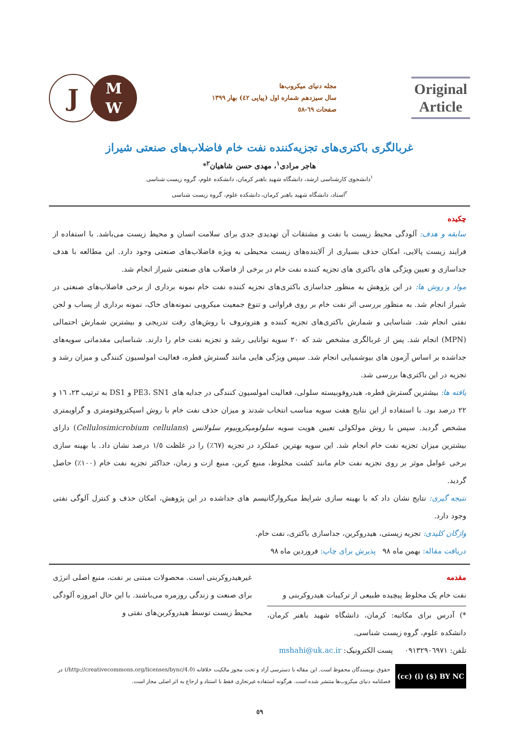Original Article
مجله دنیای میکروب‌ها
سال سیزدهم شماره اول (پیاپی ٤٢) بهار ١٣٩٩
صفحات ٦٩-٥٨
J
M
W
غربالگری باکتری‌های تجزیه‌کننده نفت خام فاضلاب‌های صنعتی شیراز
هاجر مرادی<sup>١</sup>، مهدی حسن شاهیان<sup>٢</sup>*
<sup>١</sup> دانشجوی کارشناسی ارشد، دانشگاه شهید باهنر کرمان، دانشکده علوم، گروه زیست شناسی
<sup>٢</sup> استاد، دانشگاه شهید باهنر کرمان، دانشکده علوم، گروه زیست شناسی
چکیده
سابقه و هدف: آلودگی محیط زیست با نفت و مشتقات آن تهدیدی جدی برای سلامت انسان و محیط زیست می‌باشد. با استفاده از فرایند زیست پالایی، امکان حذف بسیاری از آلاینده‌های زیست محیطی به ویژه فاضلاب‌های صنعتی وجود دارد. این مطالعه با هدف جداسازی و تعیین ویژگی های باکتری های تجزیه کننده نفت خام در برخی از فاضلاب های صنعتی شیراز انجام شد.
مواد و روش ها: در این پژوهش به منظور جداسازی باکتری‌های تجزیه کننده نفت خام نمونه برداری از برخی فاضلاب‌های صنعتی در شیراز انجام شد. به منظور بررسی اثر نفت خام بر روی فراوانی و تنوع جمعیت میکروبی نمونه‌های خاک، نمونه برداری از پساب و لجن نفتی انجام شد. شناسایی و شمارش باکتری‌های تجزیه کننده و هتروتروف با روش‌های رقت تدریجی و بیشترین شمارش احتمالی (MPN) انجام شد. پس از غربالگری مشخص شد که ٢٠ سویه توانایی رشد و تجزیه نفت خام را دارند. شناسایی مقدماتی سویه‌های جداشده بر اساس آزمون های بیوشمیایی انجام شد. سپس ویژگی هایی مانند گسترش قطره، فعالیت امولسیون کنندگی و میزان رشد و تجزیه در این باکتری‌ها بررسی شد.
یافته ها: بیشترین گسترش قطره، هیدروفوبیسته سلولی، فعالیت امولسیون کنندگی در جدایه های PE3، SN1 و DS1 به ترتیب ٢٣، ١٦ و ٢٢ درصد بود. با استفاده از این نتایج هفت سویه مناسب انتخاب شدند و میزان حذف نفت خام با روش اسپکتروفتومتری و گراویمتری مشخص گردید. سپس با روش مولکولی تعیین هویت سویه سلولومیکروبیوم سلولانس (Cellulosimicrobium cellulans) دارای بیشترین میزان تجزیه نفت خام انجام شد. این سویه بهترین عملکرد در تجزیه (٦٧٪) را در غلظت ١/٥ درصد نشان داد. با بهینه سازی برخی عوامل موثر بر روی تجزیه نفت خام مانند کشت مخلوط، منبع کربن، منبع ازت و زمان، حداکثر تجزیه نفت خام (١٠٠٪) حاصل گردید.
نتیجه گیری: نتایج نشان داد که با بهینه سازی شرایط میکروارگانیسم های جداشده در این پژوهش، امکان حذف و کنترل آلوگی نفتی وجود دارد.
واژگان کلیدی: تجزیه زیستی، هیدروکربن، جداسازی باکتری، نفت خام.
دریافت مقاله: بهمن ماه ٩٨ پذیرش برای چاپ: فروردین ماه ٩٨
مقدمه
نفت خام یک مخلوط پیچیده طبیعی از ترکیبات هیدروکربنی و
*) آدرس برای مکاتبه: کرمان، دانشگاه شهید باهنر کرمان، دانشکده علوم، گروه زیست شناسی.
تلفن: ٠٩١٣٢٩٠٦٩٧١ پست الکترونیک: mshahi@uk.ac.ir
غیرهیدروکربنی است. محصولات مبتنی بر نفت، منبع اصلی انرژی برای صنعت و زندگی روزمره می‌باشند. با این حال امروزه آلودگی محیط زیست توسط هیدروکربن‌های نفتی و
(cc) (i) ($) BY NC
حقوق نویسندگان محفوظ است. این مقاله با دسترسی آزاد و تحت مجوز مالکیت خلاقانه (http://creativecommons.org/licenses/bync/4.0/) در فصلنامه دنیای میکروب‌ها منتشر شده است. هرگونه استفاده غیرتجاری فقط با استناد و ارجاع به اثر اصلی مجاز است.
٥٩